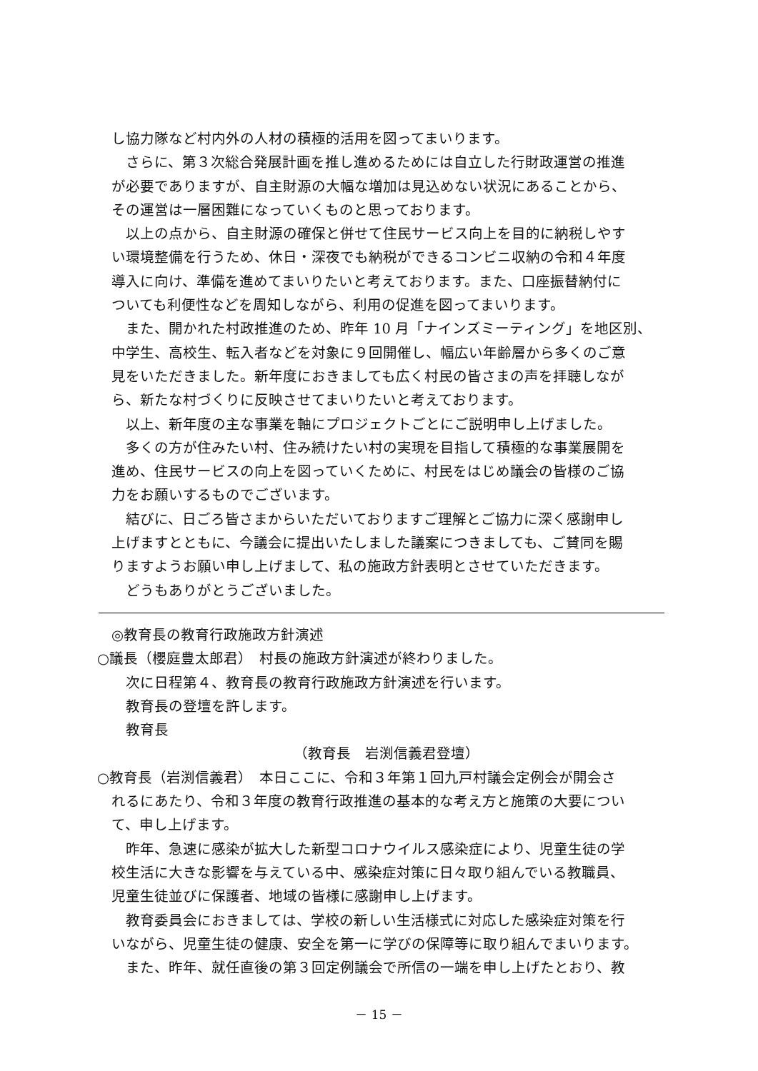し協力隊など村内外の人材の積極的活用を図ってまいります。
さらに、第３次総合発展計画を推し進めるためには自立した行財政運営の推進
が必要でありますが、自主財源の大幅な増加は見込めない状況にあることから、
その運営は一層困難になっていくものと思っております。
以上の点から、自主財源の確保と併せて住民サービス向上を目的に納税しやす
い環境整備を行うため、休日・深夜でも納税ができるコンビニ収納の令和４年度
導入に向け、準備を進めてまいりたいと考えております。また、口座振替納付に
ついても利便性などを周知しながら、利用の促進を図ってまいります。
また、開かれた村政推進のため、昨年 10 月「ナインズミーティング」を地区別、
中学生、高校生、転入者などを対象に９回開催し、幅広い年齢層から多くのご意
見をいただきました。新年度におきましても広く村民の皆さまの声を拝聴しなが
ら、新たな村づくりに反映させてまいりたいと考えております。
以上、新年度の主な事業を軸にプロジェクトごとにご説明申し上げました。
多くの方が住みたい村、住み続けたい村の実現を目指して積極的な事業展開を
進め、住民サービスの向上を図っていくために、村民をはじめ議会の皆様のご協
力をお願いするものでございます。
結びに、日ごろ皆さまからいただいておりますご理解とご協力に深く感謝申し
上げますとともに、今議会に提出いたしました議案につきましても、ご賛同を賜
りますようお願い申し上げまして、私の施政方針表明とさせていただきます。
どうもありがとうございました。
◎教育長の教育行政施政方針演述
○議長（櫻庭豊太郎君）　村長の施政方針演述が終わりました。
次に日程第４、教育長の教育行政施政方針演述を行います。
教育長の登壇を許します。
教育長
（教育長　岩渕信義君登壇）
○教育長（岩渕信義君）　本日ここに、令和３年第１回九戸村議会定例会が開会さ
れるにあたり、令和３年度の教育行政推進の基本的な考え方と施策の大要につい
て、申し上げます。
昨年、急速に感染が拡大した新型コロナウイルス感染症により、児童生徒の学
校生活に大きな影響を与えている中、感染症対策に日々取り組んでいる教職員、
児童生徒並びに保護者、地域の皆様に感謝申し上げます。
教育委員会におきましては、学校の新しい生活様式に対応した感染症対策を行
いながら、児童生徒の健康、安全を第一に学びの保障等に取り組んでまいります。
また、昨年、就任直後の第３回定例議会で所信の一端を申し上げたとおり、教
－ 15 －